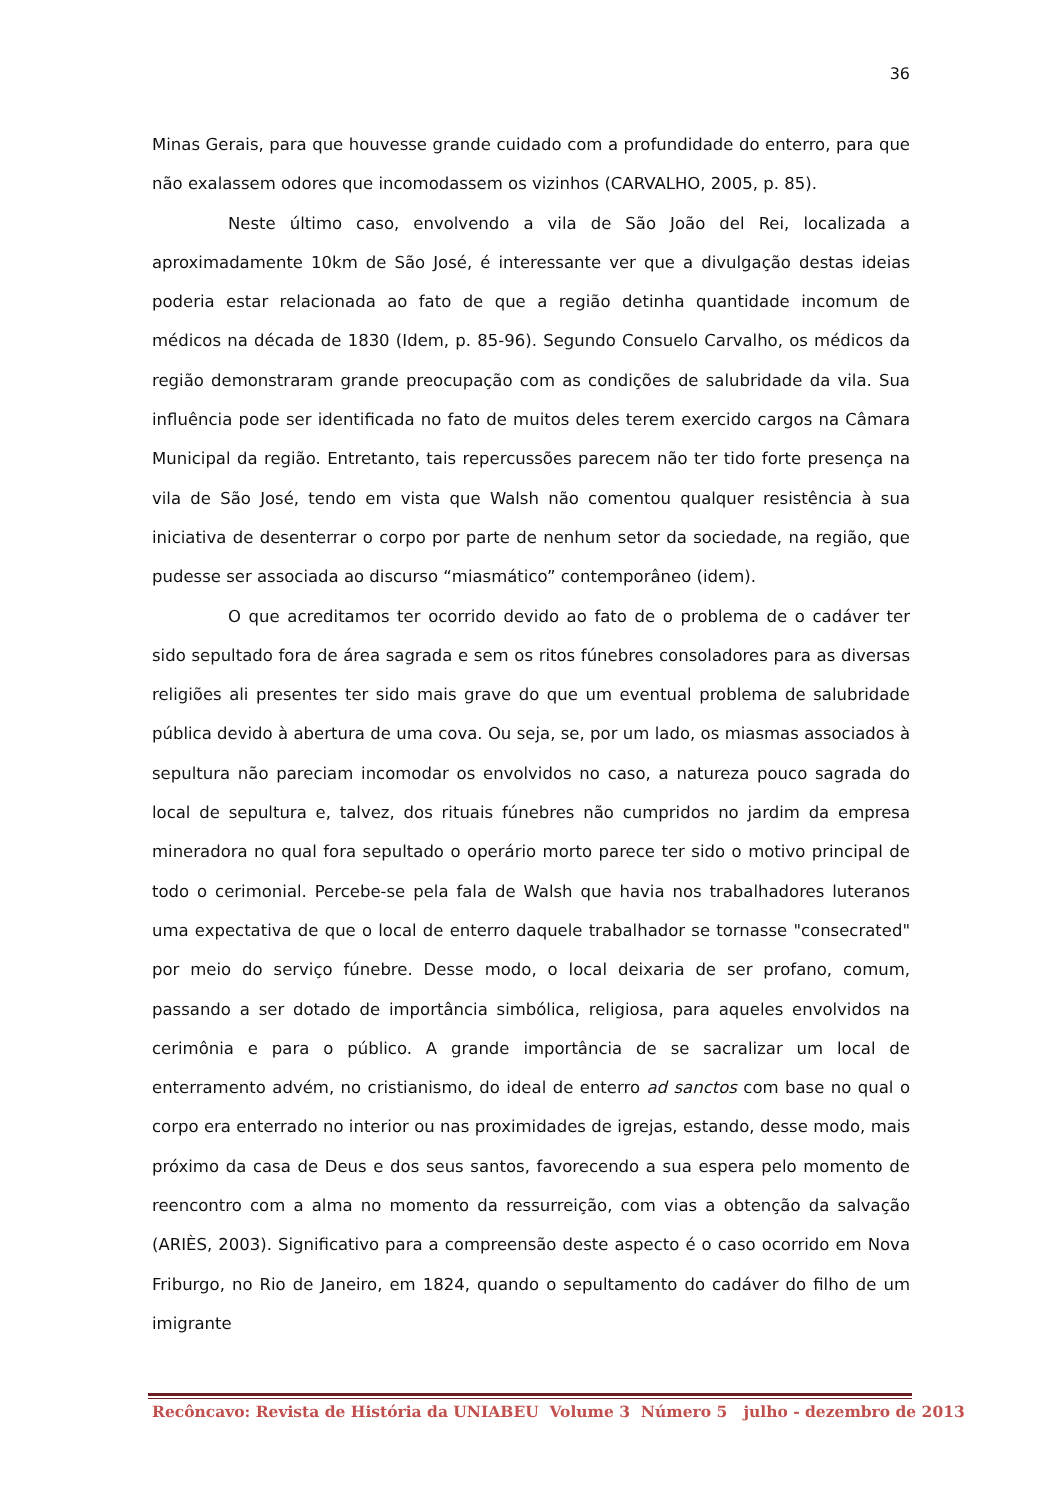36
Minas Gerais, para que houvesse grande cuidado com a profundidade do enterro, para que não exalassem odores que incomodassem os vizinhos (CARVALHO, 2005, p. 85).
Neste último caso, envolvendo a vila de São João del Rei, localizada a aproximadamente 10km de São José, é interessante ver que a divulgação destas ideias poderia estar relacionada ao fato de que a região detinha quantidade incomum de médicos na década de 1830 (Idem, p. 85-96). Segundo Consuelo Carvalho, os médicos da região demonstraram grande preocupação com as condições de salubridade da vila. Sua influência pode ser identificada no fato de muitos deles terem exercido cargos na Câmara Municipal da região. Entretanto, tais repercussões parecem não ter tido forte presença na vila de São José, tendo em vista que Walsh não comentou qualquer resistência à sua iniciativa de desenterrar o corpo por parte de nenhum setor da sociedade, na região, que pudesse ser associada ao discurso “miasmático” contemporâneo (idem).
O que acreditamos ter ocorrido devido ao fato de o problema de o cadáver ter sido sepultado fora de área sagrada e sem os ritos fúnebres consoladores para as diversas religiões ali presentes ter sido mais grave do que um eventual problema de salubridade pública devido à abertura de uma cova. Ou seja, se, por um lado, os miasmas associados à sepultura não pareciam incomodar os envolvidos no caso, a natureza pouco sagrada do local de sepultura e, talvez, dos rituais fúnebres não cumpridos no jardim da empresa mineradora no qual fora sepultado o operário morto parece ter sido o motivo principal de todo o cerimonial. Percebe-se pela fala de Walsh que havia nos trabalhadores luteranos uma expectativa de que o local de enterro daquele trabalhador se tornasse "consecrated" por meio do serviço fúnebre. Desse modo, o local deixaria de ser profano, comum, passando a ser dotado de importância simbólica, religiosa, para aqueles envolvidos na cerimônia e para o público. A grande importância de se sacralizar um local de enterramento advém, no cristianismo, do ideal de enterro ad sanctos com base no qual o corpo era enterrado no interior ou nas proximidades de igrejas, estando, desse modo, mais próximo da casa de Deus e dos seus santos, favorecendo a sua espera pelo momento de reencontro com a alma no momento da ressurreição, com vias a obtenção da salvação (ARIÈS, 2003). Significativo para a compreensão deste aspecto é o caso ocorrido em Nova Friburgo, no Rio de Janeiro, em 1824, quando o sepultamento do cadáver do filho de um imigrante
Recôncavo: Revista de História da UNIABEU Volume 3 Número 5 julho - dezembro de 2013